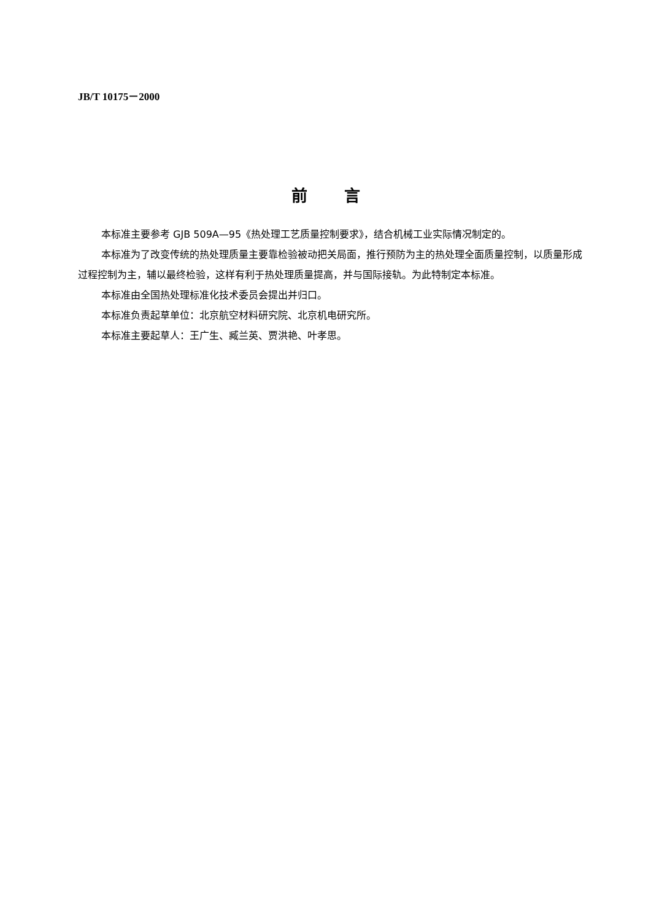JB/T 10175－2000
前言
本标准主要参考 GJB 509A—95《热处理工艺质量控制要求》，结合机械工业实际情况制定的。
本标准为了改变传统的热处理质量主要靠检验被动把关局面，推行预防为主的热处理全面质量控制，以质量形成过程控制为主，辅以最终检验，这样有利于热处理质量提高，并与国际接轨。为此特制定本标准。
本标准由全国热处理标准化技术委员会提出并归口。
本标准负责起草单位：北京航空材料研究院、北京机电研究所。
本标准主要起草人：王广生、臧兰英、贾洪艳、叶孝思。